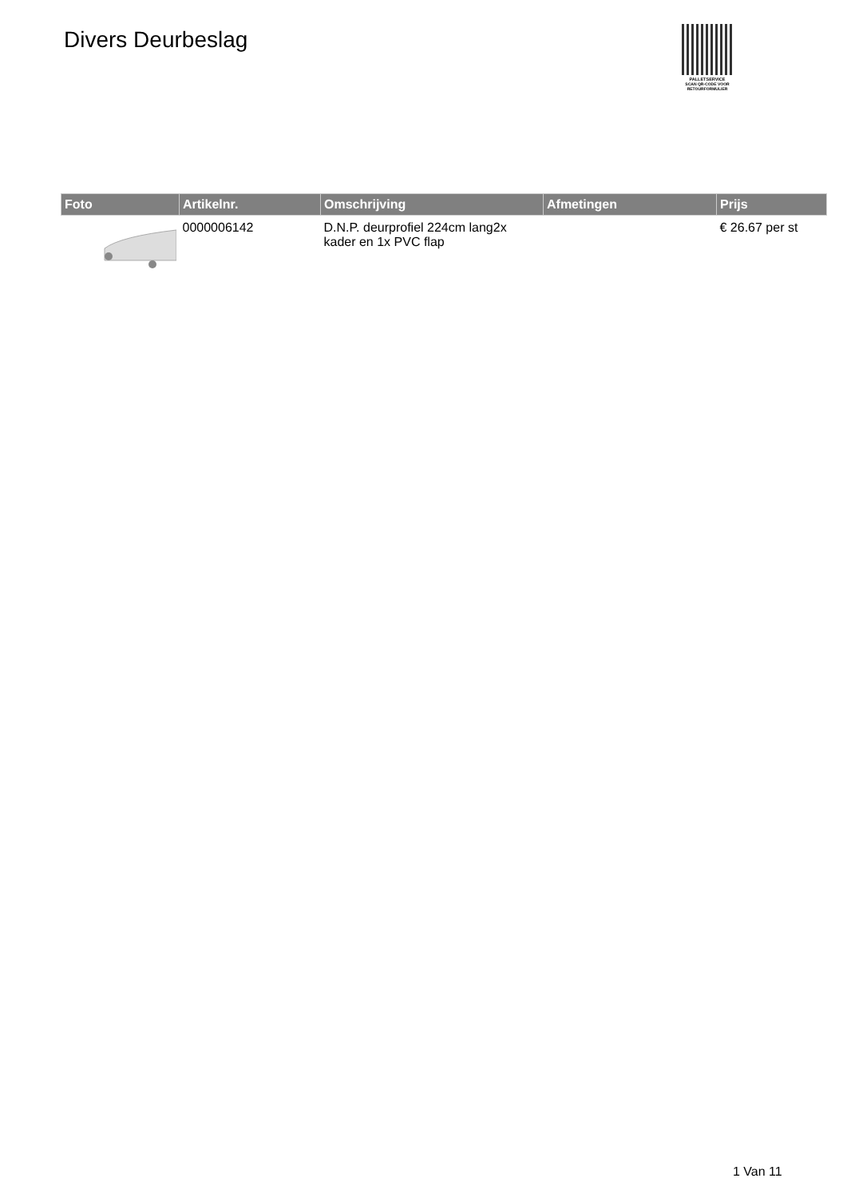Divers Deurbeslag
PALLETSERVICE
SCAN QR-CODE VOOR RETOURFORMULIER
| Foto | Artikelnr. | Omschrijving | Afmetingen | Prijs |
| --- | --- | --- | --- | --- |
| | 0000006142 | D.N.P. deurprofiel 224cm lang2x kader en 1x PVC flap | | € 26.67 per st |
1 Van 11